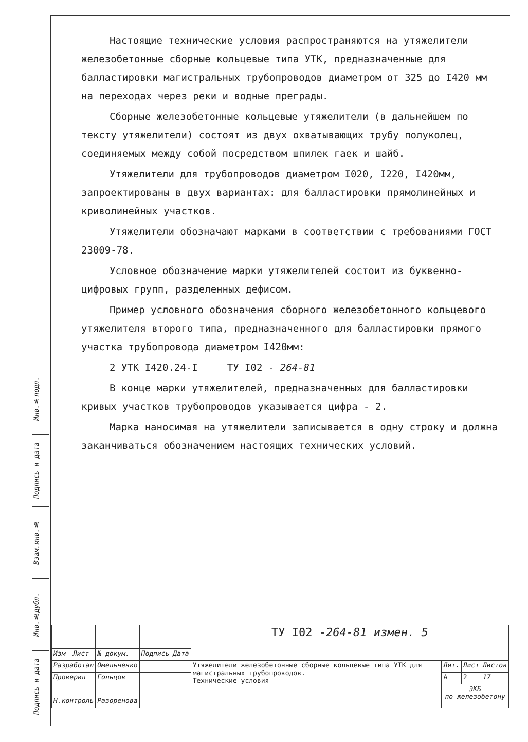Инв.№подл.
Подпись и дата
Взам.инв.№
Инв.№дубл.
Подпись и дата
Настоящие технические условия распространяются на утяжелители железобетонные сборные кольцевые типа УТК, предназначенные для балластировки магистральных трубопроводов диаметром от 325 до I420 мм на переходах через реки и водные преграды.
Сборные железобетонные кольцевые утяжелители (в дальнейшем по тексту утяжелители) состоят из двух охватывающих трубу полуколец, соединяемых между собой посредством шпилек гаек и шайб.
Утяжелители для трубопроводов диаметром I020, I220, I420мм, запроектированы в двух вариантах: для балластировки прямолинейных и криволинейных участков.
Утяжелители обозначают марками в соответствии с требованиями ГОСТ 23009-78.
Условное обозначение марки утяжелителей состоит из буквенно-цифровых групп, разделенных дефисом.
Пример условного обозначения сборного железобетонного кольцевого утяжелителя второго типа, предназначенного для балластировки прямого участка трубопровода диаметром I420мм:
2 УТК I420.24-I ТУ I02 - 264-81
В конце марки утяжелителей, предназначенных для балластировки кривых участков трубопроводов указывается цифра - 2.
Марка наносимая на утяжелители записывается в одну строку и должна заканчиваться обозначением настоящих технических условий.
| | | | | | ТУ I02 - 264-81 измен. 5 | | | |
| Изм | Лист | № докум. | Подпись | Дата | | | | |
| Разработал | | Омельченко | | | Утяжелители железобетонные сборные кольцевые типа УТК для магистральных трубопроводов. Технические условия | Лит. | Лист | Листов |
| Проверил | | Гольцов | | | | А | 2 | 17 |
| | | | | | | ЭКБ по железобетону | | |
| Н.контроль | | Разоренова | | | | | | |